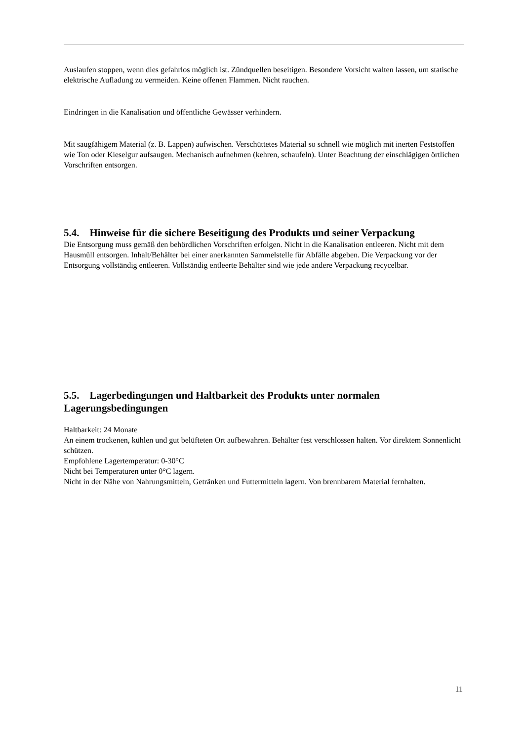Auslaufen stoppen, wenn dies gefahrlos möglich ist. Zündquellen beseitigen. Besondere Vorsicht walten lassen, um statische elektrische Aufladung zu vermeiden. Keine offenen Flammen. Nicht rauchen.
Eindringen in die Kanalisation und öffentliche Gewässer verhindern.
Mit saugfähigem Material (z. B. Lappen) aufwischen. Verschüttetes Material so schnell wie möglich mit inerten Feststoffen wie Ton oder Kieselgur aufsaugen. Mechanisch aufnehmen (kehren, schaufeln). Unter Beachtung der einschlägigen örtlichen Vorschriften entsorgen.
5.4. Hinweise für die sichere Beseitigung des Produkts und seiner Verpackung
Die Entsorgung muss gemäß den behördlichen Vorschriften erfolgen. Nicht in die Kanalisation entleeren. Nicht mit dem Hausmüll entsorgen. Inhalt/Behälter bei einer anerkannten Sammelstelle für Abfälle abgeben. Die Verpackung vor der Entsorgung vollständig entleeren. Vollständig entleerte Behälter sind wie jede andere Verpackung recycelbar.
5.5. Lagerbedingungen und Haltbarkeit des Produkts unter normalen Lagerungsbedingungen
Haltbarkeit: 24 Monate
An einem trockenen, kühlen und gut belüfteten Ort aufbewahren. Behälter fest verschlossen halten. Vor direktem Sonnenlicht schützen.
Empfohlene Lagertemperatur: 0-30°C
Nicht bei Temperaturen unter 0°C lagern.
Nicht in der Nähe von Nahrungsmitteln, Getränken und Futtermitteln lagern. Von brennbarem Material fernhalten.
11